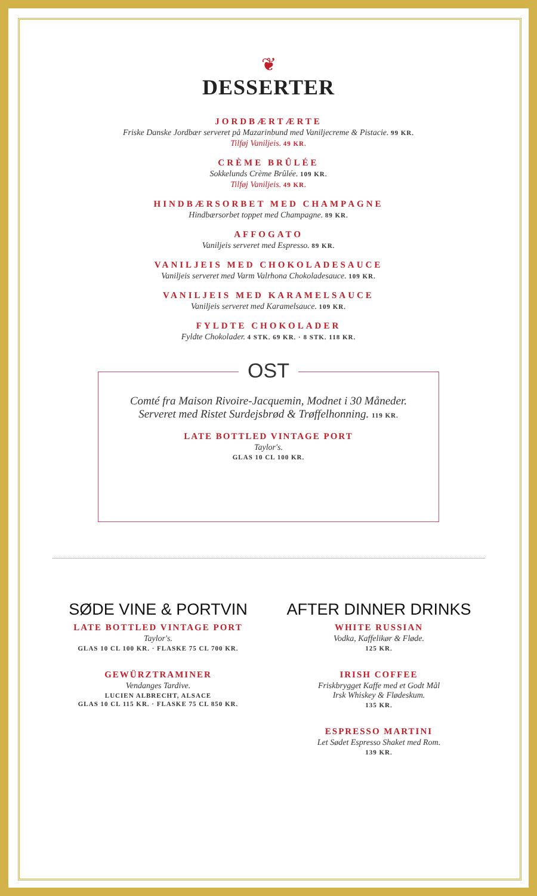❦
DESSERTER
JORDBÆRTÆRTE
Friske Danske Jordbær serveret på Mazarinbund med Vaniljecreme & Pistacie. 99 KR.
Tilføj Vaniljeis. 49 KR.
CRÈME BRÛLÉE
Sokkelunds Crème Brûlée. 109 KR.
Tilføj Vaniljeis. 49 KR.
HINDBÆRSORBET MED CHAMPAGNE
Hindbærsorbet toppet med Champagne. 89 KR.
AFFOGATO
Vaniljeis serveret med Espresso. 89 KR.
VANILJEIS MED CHOKOLADESAUCE
Vaniljeis serveret med Varm Valrhona Chokoladesauce. 109 KR.
VANILJEIS MED KARAMELSAUCE
Vaniljeis serveret med Karamelsauce. 109 KR.
FYLDTE CHOKOLADER
Fyldte Chokolader. 4 STK. 69 KR. · 8 STK. 118 KR.
OST
Comté fra Maison Rivoire-Jacquemin, Modnet i 30 Måneder.
Serveret med Ristet Surdejsbrød & Trøffelhonning. 119 KR.
LATE BOTTLED VINTAGE PORT
Taylor's.
GLAS 10 CL 100 KR.
SØDE VINE & PORTVIN
LATE BOTTLED VINTAGE PORT
Taylor's.
GLAS 10 CL 100 KR. · FLASKE 75 CL 700 KR.
GEWÜRZTRAMINER
Vendanges Tardive.
LUCIEN ALBRECHT, ALSACE
GLAS 10 CL 115 KR. · FLASKE 75 CL 850 KR.
AFTER DINNER DRINKS
WHITE RUSSIAN
Vodka, Kaffelikør & Fløde.
125 KR.
IRISH COFFEE
Friskbrygget Kaffe med et Godt Mål
Irsk Whiskey & Flødeskum.
135 KR.
ESPRESSO MARTINI
Let Sødet Espresso Shaket med Rom.
139 KR.